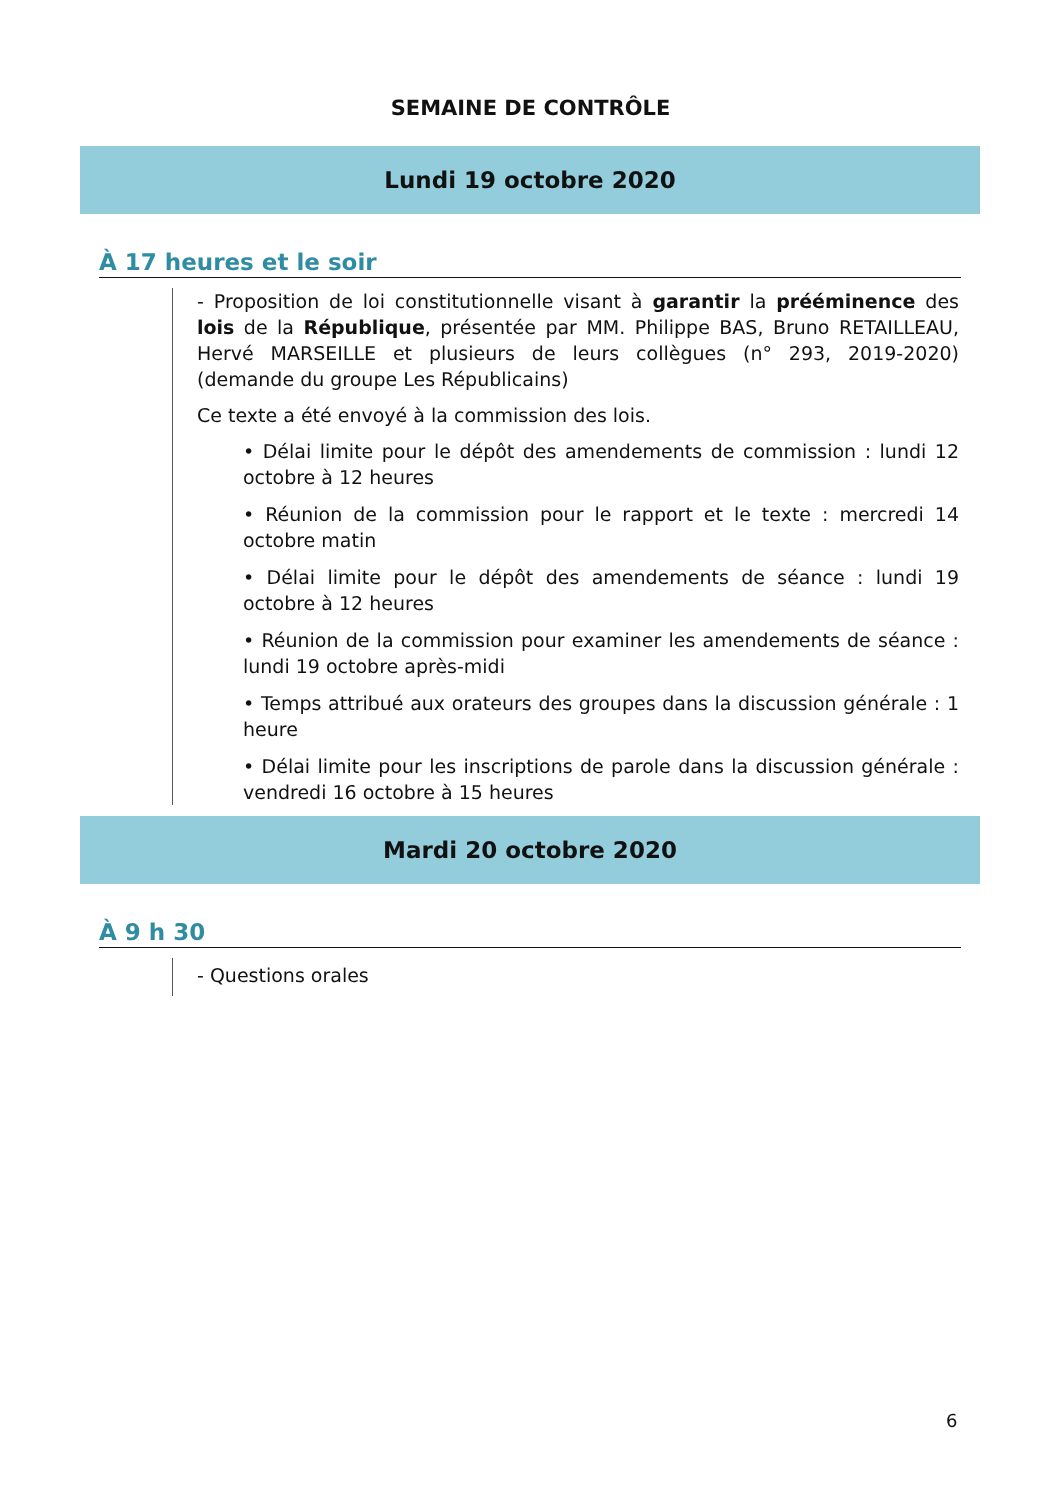SEMAINE DE CONTRÔLE
Lundi 19 octobre 2020
À 17 heures et le soir
- Proposition de loi constitutionnelle visant à garantir la prééminence des lois de la République, présentée par MM. Philippe BAS, Bruno RETAILLEAU, Hervé MARSEILLE et plusieurs de leurs collègues (n° 293, 2019-2020) (demande du groupe Les Républicains)
Ce texte a été envoyé à la commission des lois.
• Délai limite pour le dépôt des amendements de commission : lundi 12 octobre à 12 heures
• Réunion de la commission pour le rapport et le texte : mercredi 14 octobre matin
• Délai limite pour le dépôt des amendements de séance : lundi 19 octobre à 12 heures
• Réunion de la commission pour examiner les amendements de séance : lundi 19 octobre après-midi
• Temps attribué aux orateurs des groupes dans la discussion générale : 1 heure
• Délai limite pour les inscriptions de parole dans la discussion générale : vendredi 16 octobre à 15 heures
Mardi 20 octobre 2020
À 9 h 30
- Questions orales
6